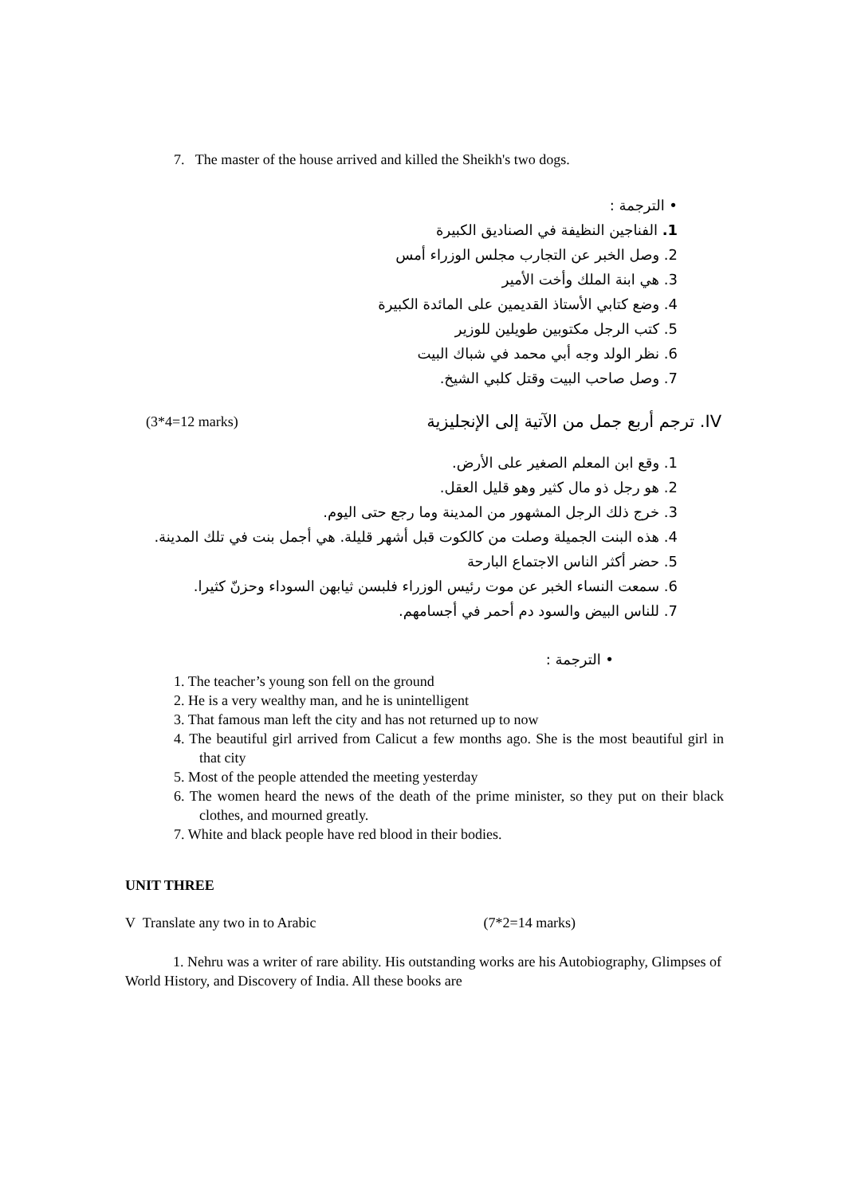7. The master of the house arrived and killed the Sheikh's two dogs.
• الترجمة :
1. الفناجين النظيفة في الصناديق الكبيرة
2. وصل الخبر عن التجارب مجلس الوزراء أمس
3. هي ابنة الملك وأخت الأمير
4. وضع كتابي الأستاذ القديمين على المائدة الكبيرة
5. كتب الرجل مكتوبين طويلين للوزير
6. نظر الولد وجه أبي محمد في شباك البيت
7. وصل صاحب البيت وقتل كلبي الشيخ.
(3*4=12 marks) IV. ترجم أربع جمل من الآتية إلى الإنجليزية
1. وقع ابن المعلم الصغير على الأرض.
2. هو رجل ذو مال كثير وهو قليل العقل.
3. خرج ذلك الرجل المشهور من المدينة وما رجع حتى اليوم.
4. هذه البنت الجميلة وصلت من كالكوت قبل أشهر قليلة. هي أجمل بنت في تلك المدينة.
5. حضر أكثر الناس الاجتماع البارحة
6. سمعت النساء الخبر عن موت رئيس الوزراء فلبسن ثيابهن السوداء وحزنّ كثيرا.
7. للناس البيض والسود دم أحمر في أجسامهم.
• الترجمة :
1. The teacher’s young son fell on the ground
2. He is a very wealthy man, and he is unintelligent
3. That famous man left the city and has not returned up to now
4. The beautiful girl arrived from Calicut a few months ago. She is the most beautiful girl in that city
5. Most of the people attended the meeting yesterday
6. The women heard the news of the death of the prime minister, so they put on their black clothes, and mourned greatly.
7. White and black people have red blood in their bodies.
UNIT THREE
V Translate any two in to Arabic (7*2=14 marks)
1. Nehru was a writer of rare ability. His outstanding works are his Autobiography, Glimpses of World History, and Discovery of India. All these books are